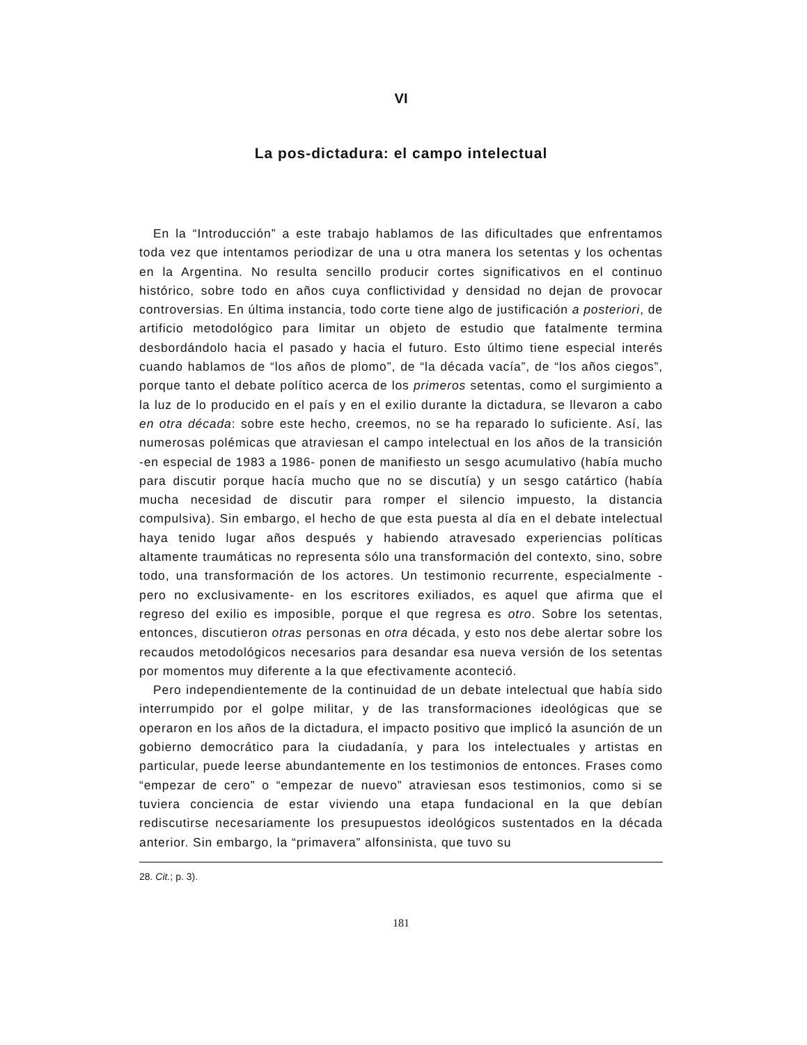VI
La pos-dictadura: el campo intelectual
En la “Introducción” a este trabajo hablamos de las dificultades que enfrentamos toda vez que intentamos periodizar de una u otra manera los setentas y los ochentas en la Argentina. No resulta sencillo producir cortes significativos en el continuo histórico, sobre todo en años cuya conflictividad y densidad no dejan de provocar controversias. En última instancia, todo corte tiene algo de justificación a posteriori, de artificio metodológico para limitar un objeto de estudio que fatalmente termina desbordándolo hacia el pasado y hacia el futuro. Esto último tiene especial interés cuando hablamos de “los años de plomo”, de “la década vacía”, de “los años ciegos”, porque tanto el debate político acerca de los primeros setentas, como el surgimiento a la luz de lo producido en el país y en el exilio durante la dictadura, se llevaron a cabo en otra década: sobre este hecho, creemos, no se ha reparado lo suficiente. Así, las numerosas polémicas que atraviesan el campo intelectual en los años de la transición -en especial de 1983 a 1986- ponen de manifiesto un sesgo acumulativo (había mucho para discutir porque hacía mucho que no se discutía) y un sesgo catártico (había mucha necesidad de discutir para romper el silencio impuesto, la distancia compulsiva). Sin embargo, el hecho de que esta puesta al día en el debate intelectual haya tenido lugar años después y habiendo atravesado experiencias políticas altamente traumáticas no representa sólo una transformación del contexto, sino, sobre todo, una transformación de los actores. Un testimonio recurrente, especialmente -pero no exclusivamente- en los escritores exiliados, es aquel que afirma que el regreso del exilio es imposible, porque el que regresa es otro. Sobre los setentas, entonces, discutieron otras personas en otra década, y esto nos debe alertar sobre los recaudos metodológicos necesarios para desandar esa nueva versión de los setentas por momentos muy diferente a la que efectivamente aconteció.
Pero independientemente de la continuidad de un debate intelectual que había sido interrumpido por el golpe militar, y de las transformaciones ideológicas que se operaron en los años de la dictadura, el impacto positivo que implicó la asunción de un gobierno democrático para la ciudadanía, y para los intelectuales y artistas en particular, puede leerse abundantemente en los testimonios de entonces. Frases como “empezar de cero” o “empezar de nuevo” atraviesan esos testimonios, como si se tuviera conciencia de estar viviendo una etapa fundacional en la que debían rediscutirse necesariamente los presupuestos ideológicos sustentados en la década anterior. Sin embargo, la “primavera” alfonsinista, que tuvo su
28. Cit.; p. 3).
181